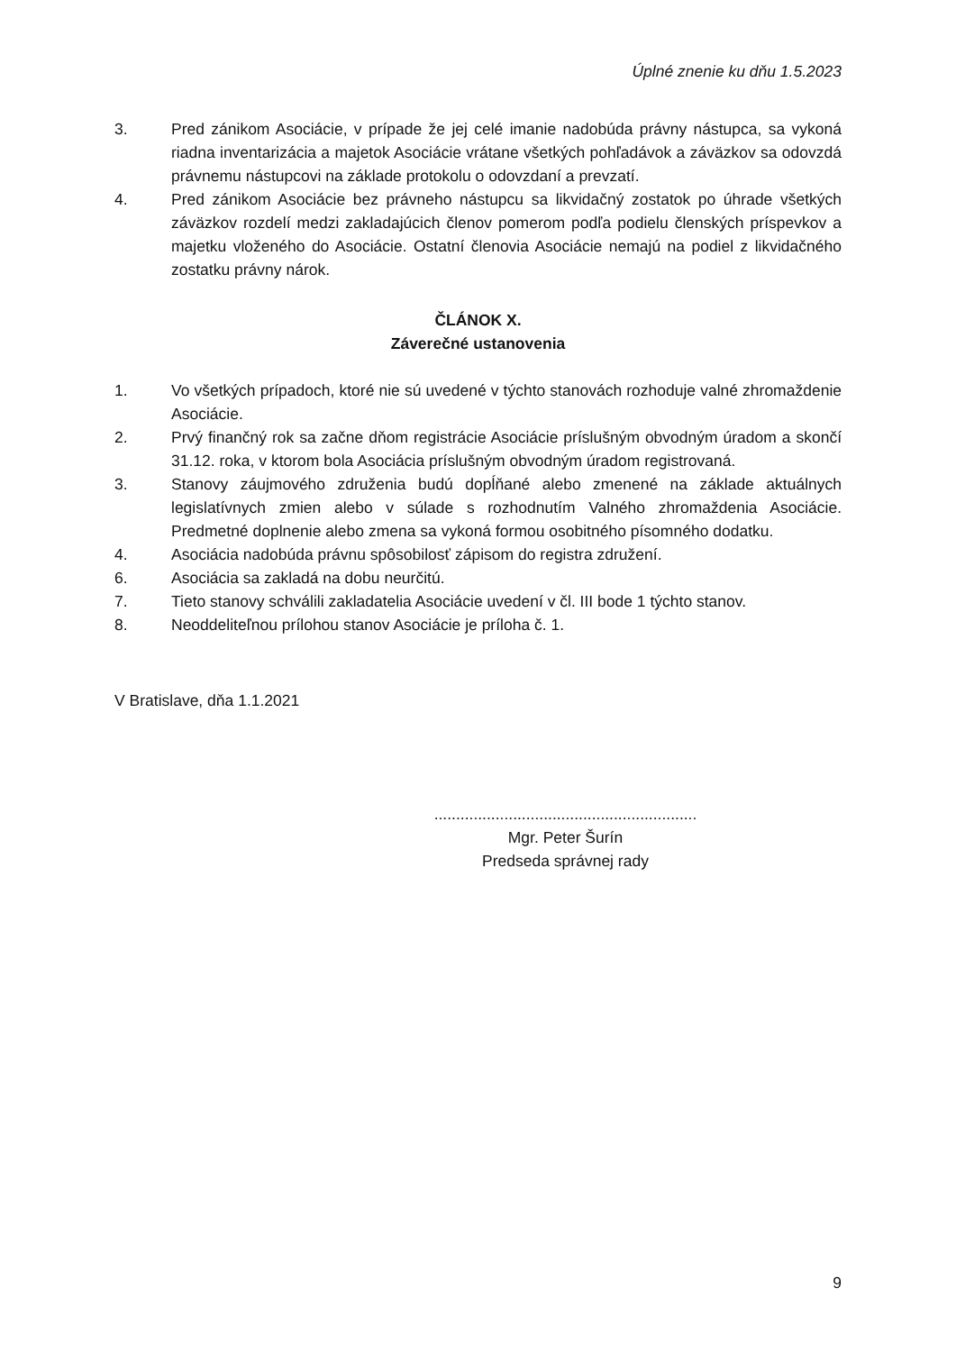Úplné znenie ku dňu 1.5.2023
3. Pred zánikom Asociácie, v prípade že jej celé imanie nadobúda právny nástupca, sa vykoná riadna inventarizácia a majetok Asociácie vrátane všetkých pohľadávok a záväzkov sa odovzdá právnemu nástupcovi na základe protokolu o odovzdaní a prevzatí.
4. Pred zánikom Asociácie bez právneho nástupcu sa likvidačný zostatok po úhrade všetkých záväzkov rozdelí medzi zakladajúcich členov pomerom podľa podielu členských príspevkov a majetku vloženého do Asociácie. Ostatní členovia Asociácie nemajú na podiel z likvidačného zostatku právny nárok.
ČLÁNOK X.
Záverečné ustanovenia
1. Vo všetkých prípadoch, ktoré nie sú uvedené v týchto stanovách rozhoduje valné zhromaždenie Asociácie.
2. Prvý finančný rok sa začne dňom registrácie Asociácie príslušným obvodným úradom a skončí 31.12. roka, v ktorom bola Asociácia príslušným obvodným úradom registrovaná.
3. Stanovy záujmového združenia budú dopĺňané alebo zmenené na základe aktuálnych legislatívnych zmien alebo v súlade s rozhodnutím Valného zhromaždenia Asociácie. Predmetné doplnenie alebo zmena sa vykoná formou osobitného písomného dodatku.
4. Asociácia nadobúda právnu spôsobilosť zápisom do registra združení.
6. Asociácia sa zakladá na dobu neurčitú.
7. Tieto stanovy schválili zakladatelia Asociácie uvedení v čl. III bode 1 týchto stanov.
8. Neoddeliteľnou prílohou stanov Asociácie je príloha č. 1.
V Bratislave, dňa 1.1.2021
............................................................
Mgr. Peter Šurín
Predseda správnej rady
9